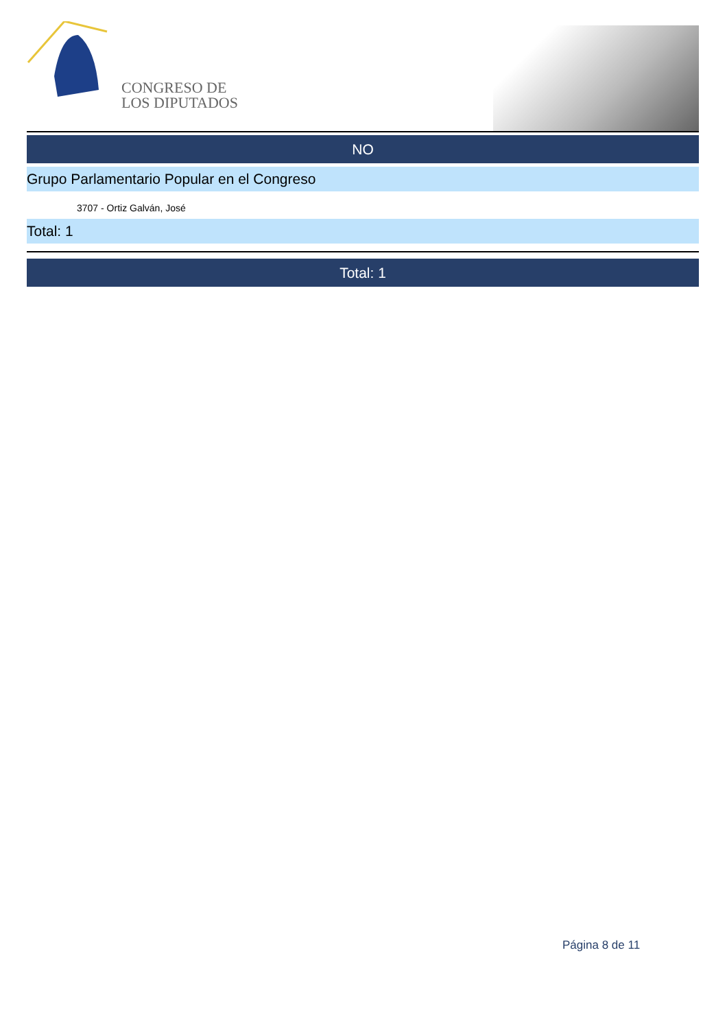CONGRESO DE
LOS DIPUTADOS
NO
Grupo Parlamentario Popular en el Congreso
3707 - Ortiz Galván, José
Total: 1
Total: 1
Página 8 de 11